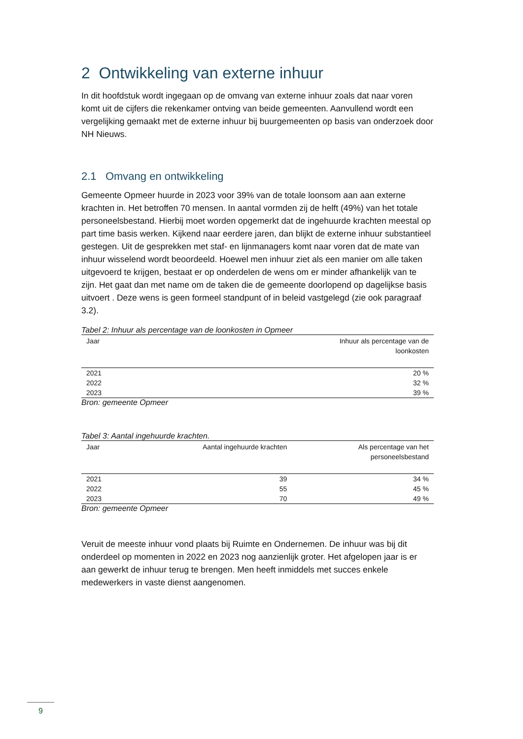2 Ontwikkeling van externe inhuur
In dit hoofdstuk wordt ingegaan op de omvang van externe inhuur zoals dat naar voren komt uit de cijfers die rekenkamer ontving van beide gemeenten. Aanvullend wordt een vergelijking gemaakt met de externe inhuur bij buurgemeenten op basis van onderzoek door NH Nieuws.
2.1 Omvang en ontwikkeling
Gemeente Opmeer huurde in 2023 voor 39% van de totale loonsom aan aan externe krachten in. Het betroffen 70 mensen. In aantal vormden zij de helft (49%) van het totale personeelsbestand. Hierbij moet worden opgemerkt dat de ingehuurde krachten meestal op part time basis werken. Kijkend naar eerdere jaren, dan blijkt de externe inhuur substantieel gestegen. Uit de gesprekken met staf- en lijnmanagers komt naar voren dat de mate van inhuur wisselend wordt beoordeeld. Hoewel men inhuur ziet als een manier om alle taken uitgevoerd te krijgen, bestaat er op onderdelen de wens om er minder afhankelijk van te zijn. Het gaat dan met name om de taken die de gemeente doorlopend op dagelijkse basis uitvoert . Deze wens is geen formeel standpunt of in beleid vastgelegd (zie ook paragraaf 3.2).
Tabel 2: Inhuur als percentage van de loonkosten in Opmeer
| Jaar | Inhuur als percentage van de loonkosten |
| --- | --- |
| 2021 | 20 % |
| 2022 | 32 % |
| 2023 | 39 % |
Bron: gemeente Opmeer
Tabel 3: Aantal ingehuurde krachten.
| Jaar | Aantal ingehuurde krachten | Als percentage van het personeelsbestand |
| --- | --- | --- |
| 2021 | 39 | 34 % |
| 2022 | 55 | 45 % |
| 2023 | 70 | 49 % |
Bron: gemeente Opmeer
Veruit de meeste inhuur vond plaats bij Ruimte en Ondernemen. De inhuur was bij dit onderdeel op momenten in 2022 en 2023 nog aanzienlijk groter. Het afgelopen jaar is er aan gewerkt de inhuur terug te brengen. Men heeft inmiddels met succes enkele medewerkers in vaste dienst aangenomen.
9